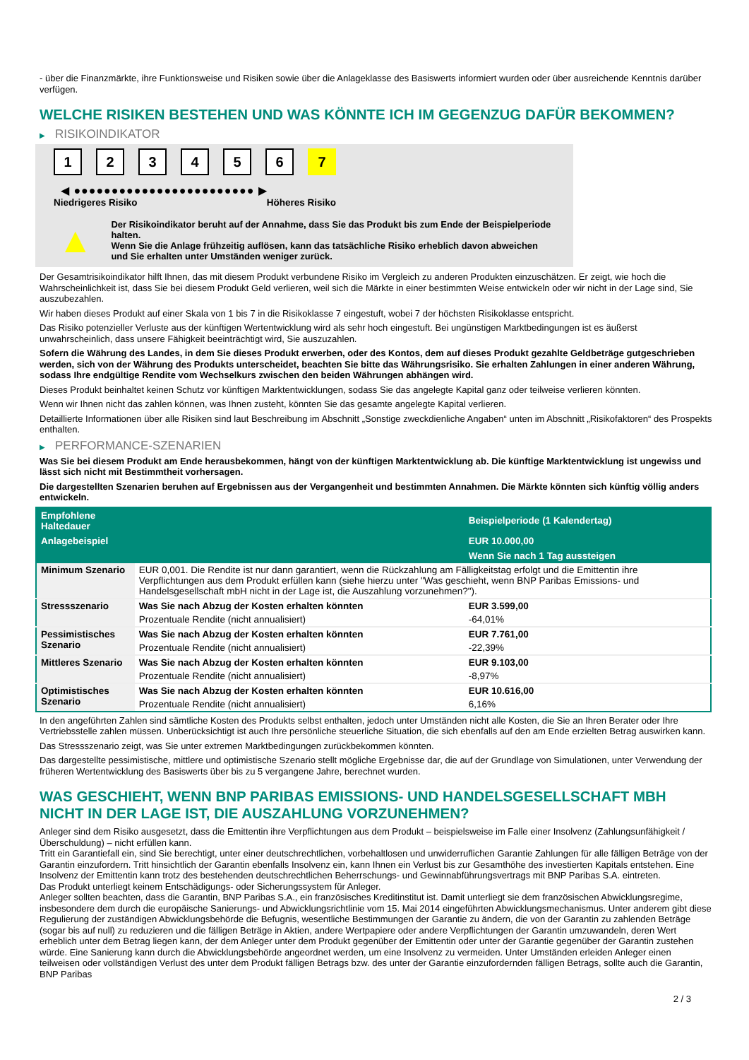- über die Finanzmärkte, ihre Funktionsweise und Risiken sowie über die Anlageklasse des Basiswerts informiert wurden oder über ausreichende Kenntnis darüber verfügen.
WELCHE RISIKEN BESTEHEN UND WAS KÖNNTE ICH IM GEGENZUG DAFÜR BEKOMMEN?
▶ RISIKOINDIKATOR
1 2 3 4 5 6 7
◀ ●●●●●●●●●●●●●●●●●●●●●●●● ▶
Niedrigeres Risiko Höheres Risiko
▲
Der Risikoindikator beruht auf der Annahme, dass Sie das Produkt bis zum Ende der Beispielperiode halten.
Wenn Sie die Anlage frühzeitig auflösen, kann das tatsächliche Risiko erheblich davon abweichen und Sie erhalten unter Umständen weniger zurück.
Der Gesamtrisikoindikator hilft Ihnen, das mit diesem Produkt verbundene Risiko im Vergleich zu anderen Produkten einzuschätzen. Er zeigt, wie hoch die Wahrscheinlichkeit ist, dass Sie bei diesem Produkt Geld verlieren, weil sich die Märkte in einer bestimmten Weise entwickeln oder wir nicht in der Lage sind, Sie auszubezahlen.
Wir haben dieses Produkt auf einer Skala von 1 bis 7 in die Risikoklasse 7 eingestuft, wobei 7 der höchsten Risikoklasse entspricht.
Das Risiko potenzieller Verluste aus der künftigen Wertentwicklung wird als sehr hoch eingestuft. Bei ungünstigen Marktbedingungen ist es äußerst unwahrscheinlich, dass unsere Fähigkeit beeinträchtigt wird, Sie auszuzahlen.
Sofern die Währung des Landes, in dem Sie dieses Produkt erwerben, oder des Kontos, dem auf dieses Produkt gezahlte Geldbeträge gutgeschrieben werden, sich von der Währung des Produkts unterscheidet, beachten Sie bitte das Währungsrisiko. Sie erhalten Zahlungen in einer anderen Währung, sodass Ihre endgültige Rendite vom Wechselkurs zwischen den beiden Währungen abhängen wird.
Dieses Produkt beinhaltet keinen Schutz vor künftigen Marktentwicklungen, sodass Sie das angelegte Kapital ganz oder teilweise verlieren könnten.
Wenn wir Ihnen nicht das zahlen können, was Ihnen zusteht, könnten Sie das gesamte angelegte Kapital verlieren.
Detaillierte Informationen über alle Risiken sind laut Beschreibung im Abschnitt „Sonstige zweckdienliche Angaben“ unten im Abschnitt „Risikofaktoren“ des Prospekts enthalten.
▶ PERFORMANCE-SZENARIEN
Was Sie bei diesem Produkt am Ende herausbekommen, hängt von der künftigen Marktentwicklung ab. Die künftige Marktentwicklung ist ungewiss und lässt sich nicht mit Bestimmtheit vorhersagen.
Die dargestellten Szenarien beruhen auf Ergebnissen aus der Vergangenheit und bestimmten Annahmen. Die Märkte könnten sich künftig völlig anders entwickeln.
| Empfohlene Haltedauer | | Beispielperiode (1 Kalendertag) |
| --- | --- | --- |
| Anlagebeispiel | | EUR 10.000,00 |
| | | Wenn Sie nach 1 Tag aussteigen |
| Minimum Szenario | EUR 0,001. Die Rendite ist nur dann garantiert, wenn die Rückzahlung am Fälligkeitstag erfolgt und die Emittentin ihre Verpflichtungen aus dem Produkt erfüllen kann (siehe hierzu unter "Was geschieht, wenn BNP Paribas Emissions- und Handelsgesellschaft mbH nicht in der Lage ist, die Auszahlung vorzunehmen?"). | |
| Stressszenario | Was Sie nach Abzug der Kosten erhalten könnten | EUR 3.599,00 |
| | Prozentuale Rendite (nicht annualisiert) | -64,01% |
| Pessimistisches Szenario | Was Sie nach Abzug der Kosten erhalten könnten | EUR 7.761,00 |
| | Prozentuale Rendite (nicht annualisiert) | -22,39% |
| Mittleres Szenario | Was Sie nach Abzug der Kosten erhalten könnten | EUR 9.103,00 |
| | Prozentuale Rendite (nicht annualisiert) | -8,97% |
| Optimistisches Szenario | Was Sie nach Abzug der Kosten erhalten könnten | EUR 10.616,00 |
| | Prozentuale Rendite (nicht annualisiert) | 6,16% |
In den angeführten Zahlen sind sämtliche Kosten des Produkts selbst enthalten, jedoch unter Umständen nicht alle Kosten, die Sie an Ihren Berater oder Ihre Vertriebsstelle zahlen müssen. Unberücksichtigt ist auch Ihre persönliche steuerliche Situation, die sich ebenfalls auf den am Ende erzielten Betrag auswirken kann.
Das Stressszenario zeigt, was Sie unter extremen Marktbedingungen zurückbekommen könnten.
Das dargestellte pessimistische, mittlere und optimistische Szenario stellt mögliche Ergebnisse dar, die auf der Grundlage von Simulationen, unter Verwendung der früheren Wertentwicklung des Basiswerts über bis zu 5 vergangene Jahre, berechnet wurden.
WAS GESCHIEHT, WENN BNP PARIBAS EMISSIONS- UND HANDELSGESELLSCHAFT MBH NICHT IN DER LAGE IST, DIE AUSZAHLUNG VORZUNEHMEN?
Anleger sind dem Risiko ausgesetzt, dass die Emittentin ihre Verpflichtungen aus dem Produkt – beispielsweise im Falle einer Insolvenz (Zahlungsunfähigkeit / Überschuldung) – nicht erfüllen kann.
Tritt ein Garantiefall ein, sind Sie berechtigt, unter einer deutschrechtlichen, vorbehaltlosen und unwiderruflichen Garantie Zahlungen für alle fälligen Beträge von der Garantin einzufordern. Tritt hinsichtlich der Garantin ebenfalls Insolvenz ein, kann Ihnen ein Verlust bis zur Gesamthöhe des investierten Kapitals entstehen. Eine Insolvenz der Emittentin kann trotz des bestehenden deutschrechtlichen Beherrschungs- und Gewinnabführungsvertrags mit BNP Paribas S.A. eintreten.
Das Produkt unterliegt keinem Entschädigungs- oder Sicherungssystem für Anleger.
Anleger sollten beachten, dass die Garantin, BNP Paribas S.A., ein französisches Kreditinstitut ist. Damit unterliegt sie dem französischen Abwicklungsregime, insbesondere dem durch die europäische Sanierungs- und Abwicklungsrichtlinie vom 15. Mai 2014 eingeführten Abwicklungsmechanismus. Unter anderem gibt diese Regulierung der zuständigen Abwicklungsbehörde die Befugnis, wesentliche Bestimmungen der Garantie zu ändern, die von der Garantin zu zahlenden Beträge (sogar bis auf null) zu reduzieren und die fälligen Beträge in Aktien, andere Wertpapiere oder andere Verpflichtungen der Garantin umzuwandeln, deren Wert erheblich unter dem Betrag liegen kann, der dem Anleger unter dem Produkt gegenüber der Emittentin oder unter der Garantie gegenüber der Garantin zustehen würde. Eine Sanierung kann durch die Abwicklungsbehörde angeordnet werden, um eine Insolvenz zu vermeiden. Unter Umständen erleiden Anleger einen teilweisen oder vollständigen Verlust des unter dem Produkt fälligen Betrags bzw. des unter der Garantie einzufordernden fälligen Betrags, sollte auch die Garantin, BNP Paribas
2 / 3